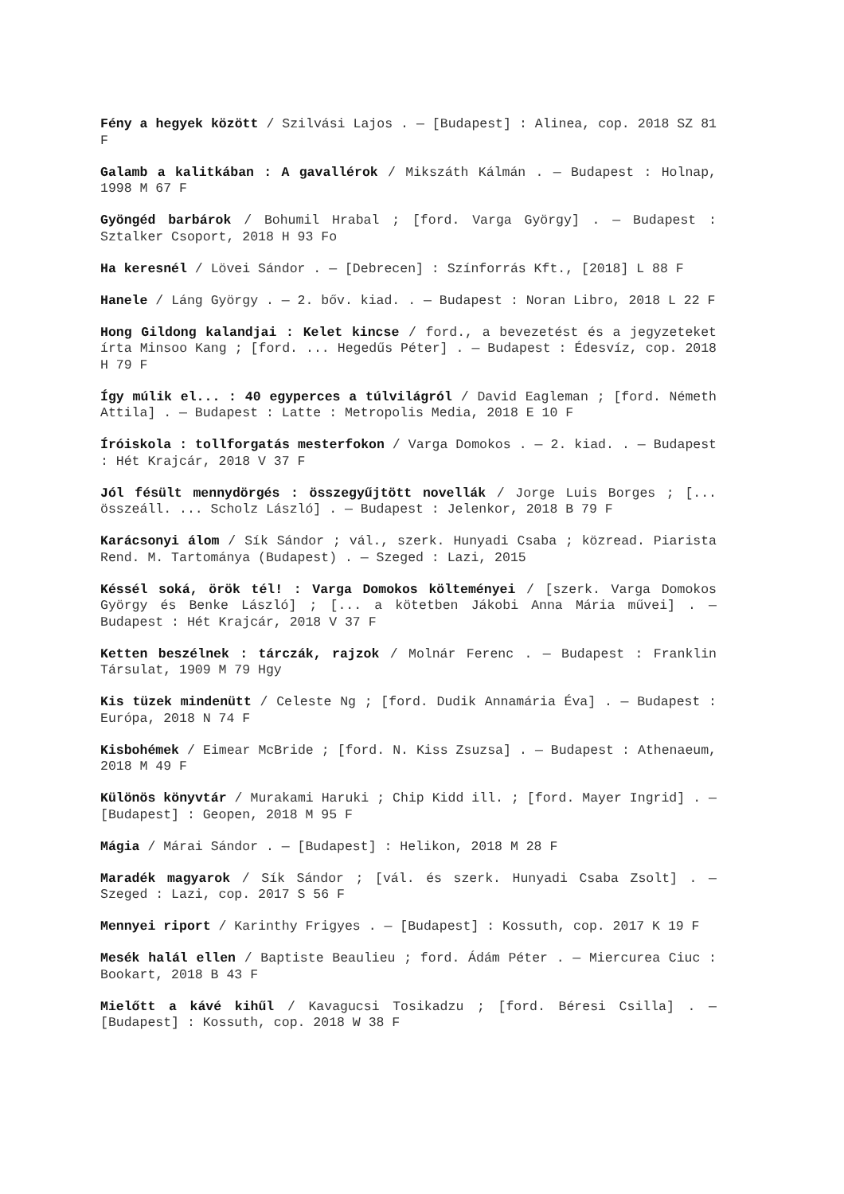Fény a hegyek között / Szilvási Lajos . — [Budapest] : Alinea, cop. 2018 SZ 81 F
Galamb a kalitkában : A gavallérok / Mikszáth Kálmán . — Budapest : Holnap, 1998 M 67 F
Gyöngéd barbárok / Bohumil Hrabal ; [ford. Varga György] . — Budapest : Sztalker Csoport, 2018 H 93 Fo
Ha keresnél / Lövei Sándor . — [Debrecen] : Színforrás Kft., [2018] L 88 F
Hanele / Láng György . — 2. bőv. kiad. . — Budapest : Noran Libro, 2018 L 22 F
Hong Gildong kalandjai : Kelet kincse / ford., a bevezetést és a jegyzeteket írta Minsoo Kang ; [ford. ... Hegedűs Péter] . — Budapest : Édesvíz, cop. 2018 H 79 F
Így múlik el... : 40 egyperces a túlvilágról / David Eagleman ; [ford. Németh Attila] . — Budapest : Latte : Metropolis Media, 2018 E 10 F
Íróiskola : tollforgatás mesterfokon / Varga Domokos . — 2. kiad. . — Budapest : Hét Krajcár, 2018 V 37 F
Jól fésült mennydörgés : összegyűjtött novellák / Jorge Luis Borges ; [... összeáll. ... Scholz László] . — Budapest : Jelenkor, 2018 B 79 F
Karácsonyi álom / Sík Sándor ; vál., szerk. Hunyadi Csaba ; közread. Piarista Rend. M. Tartománya (Budapest) . — Szeged : Lazi, 2015
Késsél soká, örök tél! : Varga Domokos költeményei / [szerk. Varga Domokos György és Benke László] ; [... a kötetben Jákobi Anna Mária művei] . — Budapest : Hét Krajcár, 2018 V 37 F
Ketten beszélnek : tárczák, rajzok / Molnár Ferenc . — Budapest : Franklin Társulat, 1909 M 79 Hgy
Kis tüzek mindenütt / Celeste Ng ; [ford. Dudik Annamária Éva] . — Budapest : Európa, 2018 N 74 F
Kisbohémek / Eimear McBride ; [ford. N. Kiss Zsuzsa] . — Budapest : Athenaeum, 2018 M 49 F
Különös könyvtár / Murakami Haruki ; Chip Kidd ill. ; [ford. Mayer Ingrid] . — [Budapest] : Geopen, 2018 M 95 F
Mágia / Márai Sándor . — [Budapest] : Helikon, 2018 M 28 F
Maradék magyarok / Sík Sándor ; [vál. és szerk. Hunyadi Csaba Zsolt] . — Szeged : Lazi, cop. 2017 S 56 F
Mennyei riport / Karinthy Frigyes . — [Budapest] : Kossuth, cop. 2017 K 19 F
Mesék halál ellen / Baptiste Beaulieu ; ford. Ádám Péter . — Miercurea Ciuc : Bookart, 2018 B 43 F
Mielőtt a kávé kihűl / Kavagucsi Tosikadzu ; [ford. Béresi Csilla] . — [Budapest] : Kossuth, cop. 2018 W 38 F